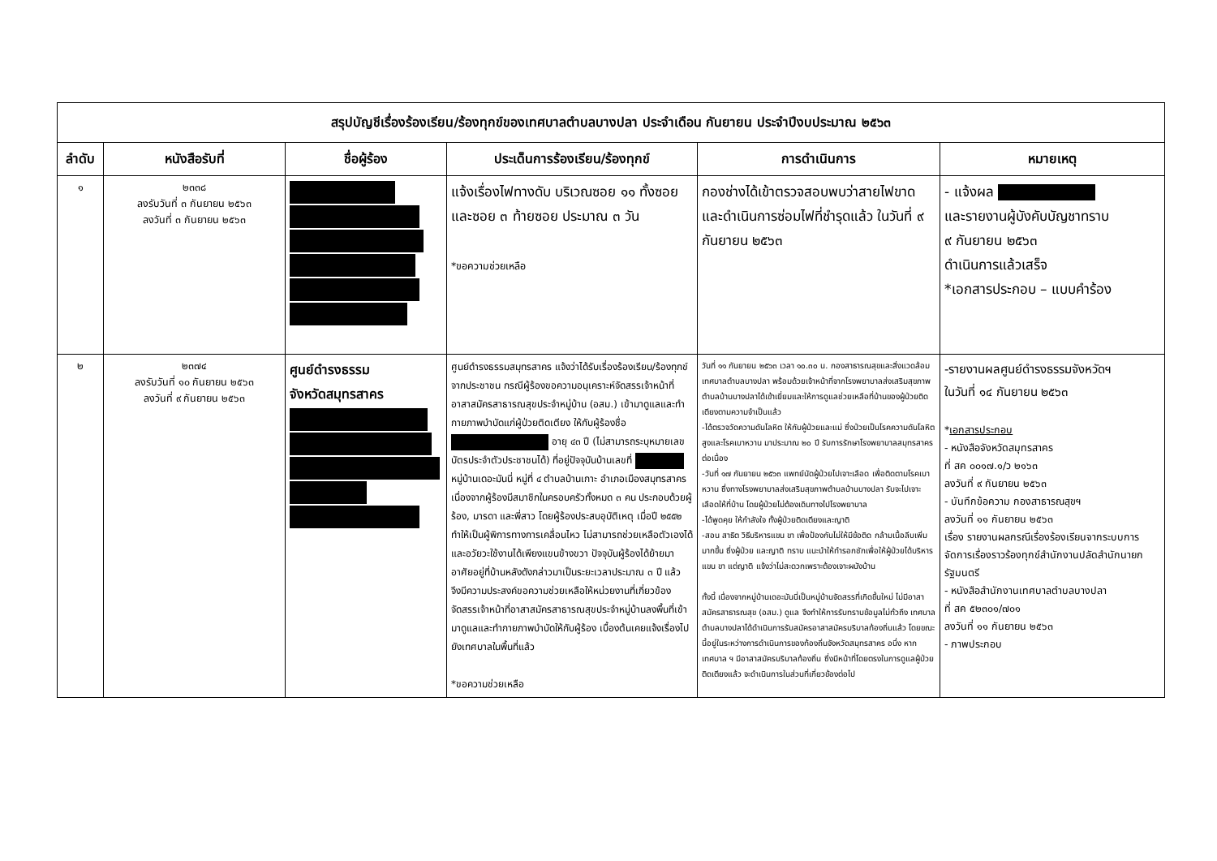| สรุปบัญชีเรื่องร้องเรียน/ร้องทุกข์ของเทศบาลตำบลบางปลา ประจำเดือน กันยายน ประจำปีงบประมาณ ๒๕๖๓ | | | | | |
| --- | --- | --- | --- | --- | --- |
| ลำดับ | หนังสือรับที่ | ชื่อผู้ร้อง | ประเด็นการร้องเรียน/ร้องทุกข์ | การดำเนินการ | หมายเหตุ |
| ๑ | ๒๓๓๘ ลงรับวันที่ ๓ กันยายน ๒๕๖๓ ลงวันที่ ๓ กันยายน ๒๕๖๓ | | แจ้งเรื่องไฟทางดับ บริเวณซอย ๑๑ ทั้งซอย และซอย ๓ ท้ายซอย ประมาณ ๓ วัน *ขอความช่วยเหลือ | กองช่างได้เข้าตรวจสอบพบว่าสายไฟขาดและดำเนินการซ่อมไฟที่ชำรุดแล้ว ในวันที่ ๙ กันยายน ๒๕๖๓ | - แจ้งผล และรายงานผู้บังคับบัญชาทราบ ๙ กันยายน ๒๕๖๓ ดำเนินการแล้วเสร็จ *เอกสารประกอบ – แบบคำร้อง |
| ๒ | ๒๓๗๔ ลงรับวันที่ ๑๐ กันยายน ๒๕๖๓ ลงวันที่ ๙ กันยายน ๒๕๖๓ | ศูนย์ดำรงธรรม จังหวัดสมุทรสาคร | ศูนย์ดำรงธรรมสมุทรสาคร แจ้งว่าได้รับเรื่องร้องเรียน/ร้องทุกข์จากประชาชน กรณีผู้ร้องขอความอนุเคราะห์จัดสรรเจ้าหน้าที่อาสาสมัครสาธารณสุขประจำหมู่บ้าน (อสม.) เข้ามาดูแลและทำกายภาพบำบัดแก่ผู้ป่วยติดเตียง ให้กับผู้ร้องชื่อ อายุ ๔๓ ปี (ไม่สามารถระบุหมายเลขบัตรประจำตัวประชาชนได้) ที่อยู่ปัจจุบันบ้านเลขที่ หมู่บ้านเดอะมันนี่ หมู่ที่ ๔ ตำบลบ้านเกาะ อำเภอเมืองสมุทรสาคร เนื่องจากผู้ร้องมีสมาชิกในครอบครัวทั้งหมด ๓ คน ประกอบด้วยผู้ร้อง, มารดา และพี่สาว โดยผู้ร้องประสบอุบัติเหตุ เมื่อปี ๒๕๕๒ ทำให้เป็นผู้พิการทางการเคลื่อนไหว ไม่สามารถช่วยเหลือตัวเองได้ และอวัยวะใช้งานได้เพียงแขนข้างขวา ปัจจุบันผู้ร้องได้ย้ายมาอาศัยอยู่ที่บ้านหลังดังกล่าวมาเป็นระยะเวลาประมาณ ๓ ปี แล้ว จึงมีความประสงค์ขอความช่วยเหลือให้หน่วยงานที่เกี่ยวข้องจัดสรรเจ้าหน้าที่อาสาสมัครสาธารณสุขประจำหมู่บ้านลงพื้นที่เข้ามาดูแลและทำกายภาพบำบัดให้กับผู้ร้อง เบื้องต้นเคยแจ้งเรื่องไปยังเทศบาลในพื้นที่แล้ว *ขอความช่วยเหลือ | วันที่ ๑๑ กันยายน ๒๕๖๓ เวลา ๑๐.๓๐ น. กองสาธารณสุขและสิ่งแวดล้อม เทศบาลตำบลบางปลา พร้อมด้วยเจ้าหน้าที่จากโรงพยาบาลส่งเสริมสุขภาพตำบลบ้านบางปลาได้เข้าเยี่ยมและให้การดูแลช่วยเหลือที่บ้านของผู้ป่วยติดเตียงตามความจำเป็นแล้ว -ได้ตรวจวัดความดันโลหิต ให้กับผู้ป่วยและแม่ ซึ่งป่วยเป็นโรคความดันโลหิตสูงและโรคเบาหวาน มาประมาณ ๒๐ ปี รับการรักษาโรงพยาบาลสมุทรสาคร ต่อเนื่อง -วันที่ ๑๗ กันยายน ๒๕๖๓ แพทย์นัดผู้ป่วยไปเจาะเลือด เพื่อติดตามโรคเบาหวาน ซึ่งทางโรงพยาบาลส่งเสริมสุขภาพตำบลบ้านบางปลา รับจะไปเจาะเลือดให้ที่บ้าน โดยผู้ป่วยไม่ต้องเดินทางไปโรงพยาบาล -ได้พูดคุย ให้กำลังใจ ทั้งผู้ป่วยติดเตียงและญาติ -สอน สาธิต วิธีบริหารแขน ขา เพื่อป้องกันไม่ให้มีข้อติด กล้ามเนื้อลีบเพิ่มมากขึ้น ซึ่งผู้ป่วย และญาติ ทราบ แนะนำให้ทำรอกชักเพื่อให้ผู้ป่วยได้บริหารแขน ขา แต่ญาติ แจ้งว่าไม่สะดวกเพราะต้องเจาะผนังบ้าน ทั้งนี้ เนื่องจากหมู่บ้านเดอะมันนี่เป็นหมู่บ้านจัดสรรที่เกิดขึ้นใหม่ ไม่มีอาสาสมัครสาธารณสุข (อสม.) ดูแล จึงทำให้การรับทราบข้อมูลไม่ทั่วถึง เทศบาลตำบลบางปลาได้ดำเนินการรับสมัครอาสาสมัครบริบาลท้องถิ่นแล้ว โดยขณะนี้อยู่ในระหว่างการดำเนินการของท้องถิ่นจังหวัดสมุทรสาคร อนึ่ง หากเทศบาล ฯ มีอาสาสมัครบริบาลท้องถิ่น ซึ่งมีหน้าที่โดยตรงในการดูแลผู้ป่วยติดเตียงแล้ว จะดำเนินการในส่วนที่เกี่ยวข้องต่อไป | -รายงานผลศูนย์ดำรงธรรมจังหวัดฯ ในวันที่ ๑๔ กันยายน ๒๕๖๓ * เอกสารประกอบ - หนังสือจังหวัดสมุทรสาคร ที่ สค ๐๐๑๗.๑/ว ๒๑๖๓ ลงวันที่ ๙ กันยายน ๒๕๖๓ - บันทึกข้อความ กองสาธารณสุขฯ ลงวันที่ ๑๑ กันยายน ๒๕๖๓ เรื่อง รายงานผลกรณีเรื่องร้องเรียนจากระบบการจัดการเรื่องราวร้องทุกข์สำนักงานปลัดสำนักนายกรัฐมนตรี - หนังสือสำนักงานเทศบาลตำบลบางปลา ที่ สค ๕๒๓๐๑/๗๐๑ ลงวันที่ ๑๑ กันยายน ๒๕๖๓ - ภาพประกอบ |